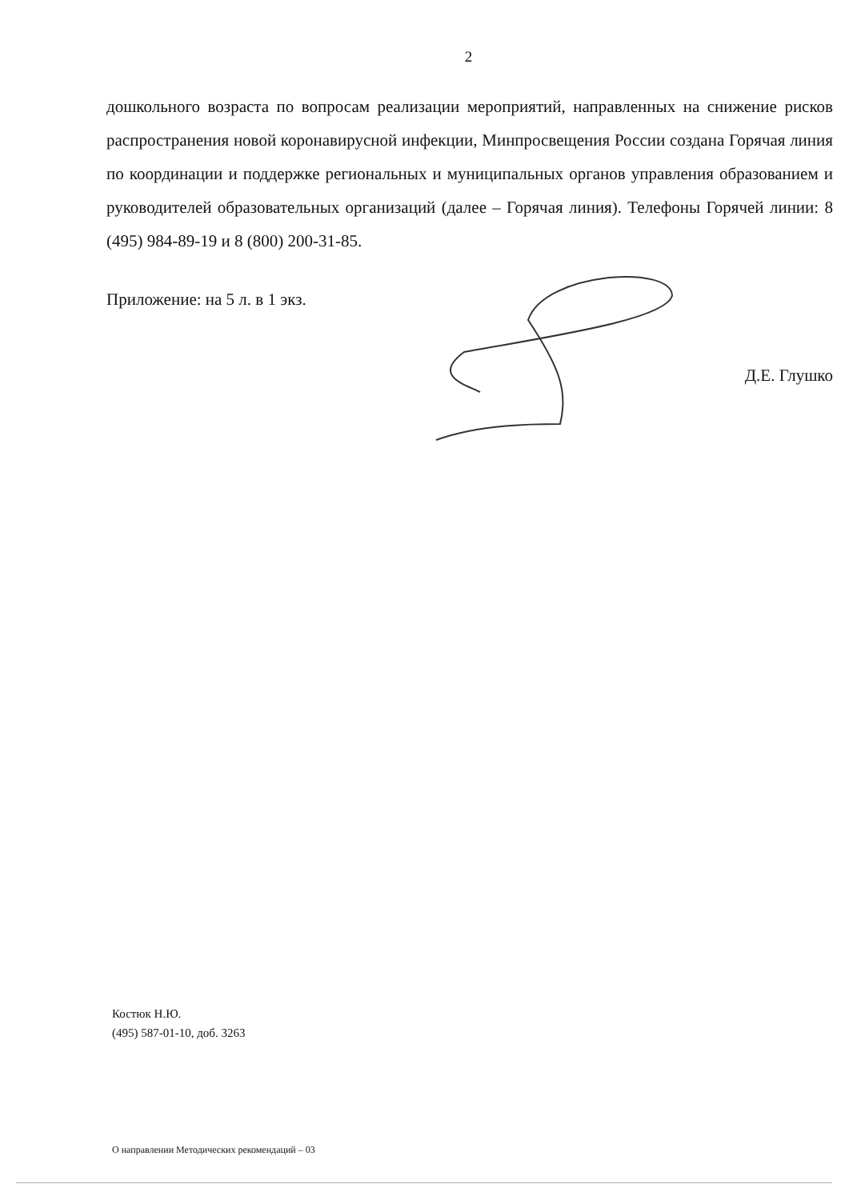2
дошкольного возраста по вопросам реализации мероприятий, направленных на снижение рисков распространения новой коронавирусной инфекции, Минпросвещения России создана Горячая линия по координации и поддержке региональных и муниципальных органов управления образованием и руководителей образовательных организаций (далее – Горячая линия). Телефоны Горячей линии: 8 (495) 984-89-19 и 8 (800) 200-31-85.
Приложение: на 5 л. в 1 экз.
Д.Е. Глушко
Костюк Н.Ю.
(495) 587-01-10, доб. 3263
О направлении Методических рекомендаций – 03